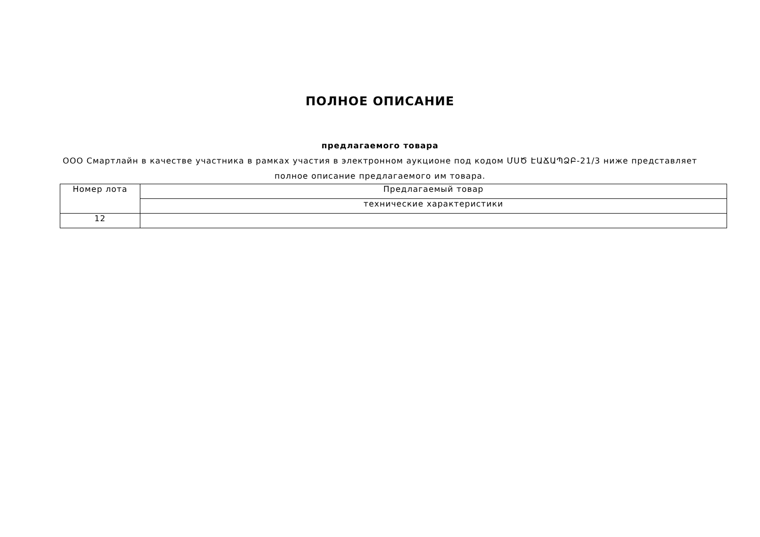ПОЛНОЕ ОПИСАНИЕ
предлагаемого товара
ООО Смартлайн в качестве участника в рамках участия в электронном аукционе под кодом ՄՍԾ ԷԱՃԱՊՁԲ-21/3 ниже представляет полное описание предлагаемого им товара.
| Номер лота | Предлагаемый товар |
| | технические характеристики |
| 12 | |